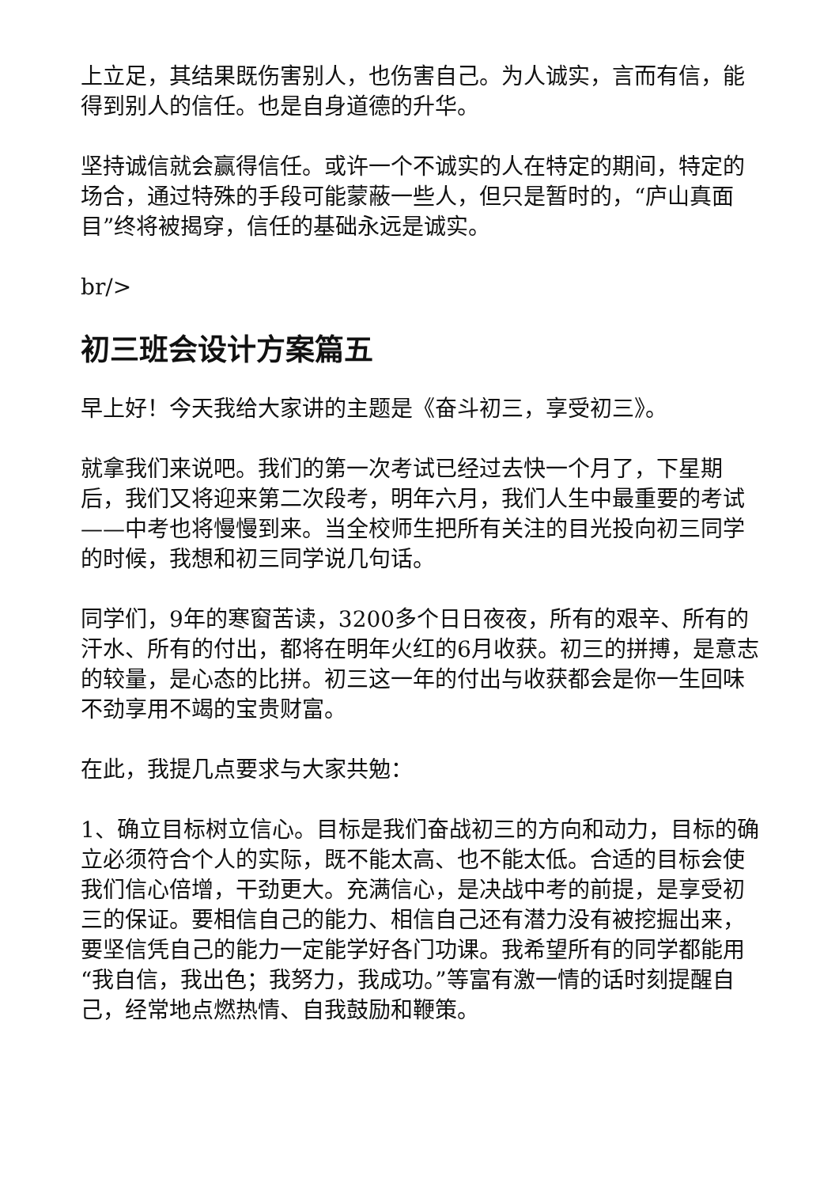上立足，其结果既伤害别人，也伤害自己。为人诚实，言而有信，能得到别人的信任。也是自身道德的升华。
坚持诚信就会赢得信任。或许一个不诚实的人在特定的期间，特定的场合，通过特殊的手段可能蒙蔽一些人，但只是暂时的，“庐山真面目”终将被揭穿，信任的基础永远是诚实。
br/>
初三班会设计方案篇五
早上好！今天我给大家讲的主题是《奋斗初三，享受初三》。
就拿我们来说吧。我们的第一次考试已经过去快一个月了，下星期后，我们又将迎来第二次段考，明年六月，我们人生中最重要的考试——中考也将慢慢到来。当全校师生把所有关注的目光投向初三同学的时候，我想和初三同学说几句话。
同学们，9年的寒窗苦读，3200多个日日夜夜，所有的艰辛、所有的汗水、所有的付出，都将在明年火红的6月收获。初三的拼搏，是意志的较量，是心态的比拼。初三这一年的付出与收获都会是你一生回味不劲享用不竭的宝贵财富。
在此，我提几点要求与大家共勉：
1、确立目标树立信心。目标是我们奋战初三的方向和动力，目标的确立必须符合个人的实际，既不能太高、也不能太低。合适的目标会使我们信心倍增，干劲更大。充满信心，是决战中考的前提，是享受初三的保证。要相信自己的能力、相信自己还有潜力没有被挖掘出来，要坚信凭自己的能力一定能学好各门功课。我希望所有的同学都能用“我自信，我出色；我努力，我成功。”等富有激一情的话时刻提醒自己，经常地点燃热情、自我鼓励和鞭策。